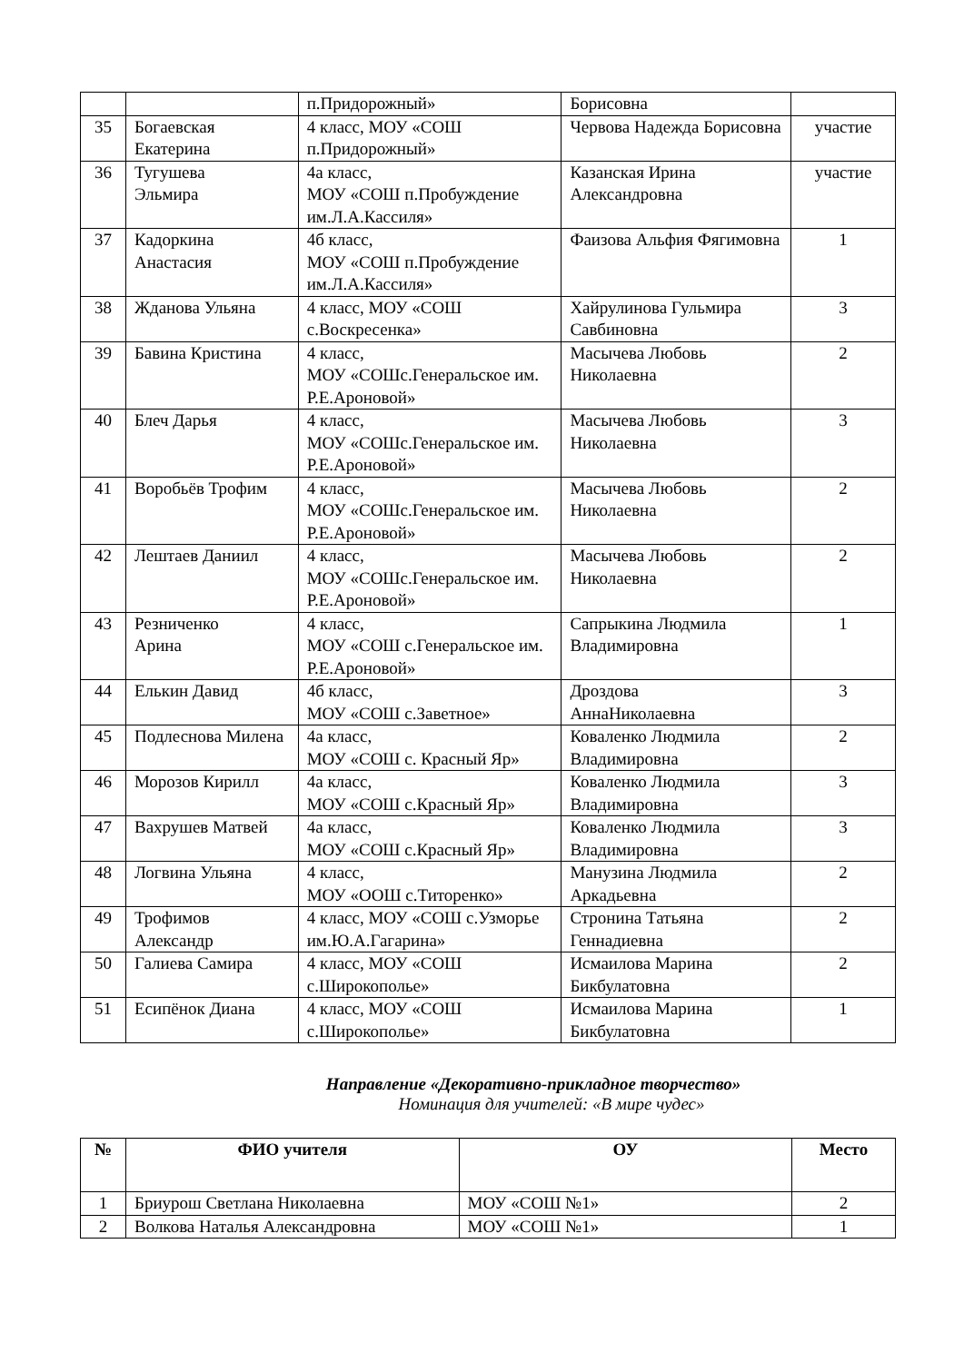| | | п.Придорожный» | Борисовна | |
| 35 | Богаевская Екатерина | 4 класс, МОУ «СОШ п.Придорожный» | Червова Надежда Борисовна | участие |
| 36 | Тугушева Эльмира | 4а класс, МОУ «СОШ п.Пробуждение им.Л.А.Кассиля» | Казанская Ирина Александровна | участие |
| 37 | Кадоркина Анастасия | 4б класс, МОУ «СОШ п.Пробуждение им.Л.А.Кассиля» | Фаизова Альфия Фягимовна | 1 |
| 38 | Жданова Ульяна | 4 класс, МОУ «СОШ с.Воскресенка» | Хайрулинова Гульмира Савбиновна | 3 |
| 39 | Бавина Кристина | 4 класс, МОУ «СОШс.Генеральское им. Р.Е.Ароновой» | Масычева Любовь Николаевна | 2 |
| 40 | Блеч Дарья | 4 класс, МОУ «СОШс.Генеральское им. Р.Е.Ароновой» | Масычева Любовь Николаевна | 3 |
| 41 | Воробьёв Трофим | 4 класс, МОУ «СОШс.Генеральское им. Р.Е.Ароновой» | Масычева Любовь Николаевна | 2 |
| 42 | Лештаев Даниил | 4 класс, МОУ «СОШс.Генеральское им. Р.Е.Ароновой» | Масычева Любовь Николаевна | 2 |
| 43 | Резниченко Арина | 4 класс, МОУ «СОШ с.Генеральское им. Р.Е.Ароновой» | Сапрыкина Людмила Владимировна | 1 |
| 44 | Елькин Давид | 4б класс, МОУ «СОШ с.Заветное» | Дроздова АннаНиколаевна | 3 |
| 45 | Подлеснова Милена | 4а класс, МОУ «СОШ с. Красный Яр» | Коваленко Людмила Владимировна | 2 |
| 46 | Морозов Кирилл | 4а класс, МОУ «СОШ с.Красный Яр» | Коваленко Людмила Владимировна | 3 |
| 47 | Вахрушев Матвей | 4а класс, МОУ «СОШ с.Красный Яр» | Коваленко Людмила Владимировна | 3 |
| 48 | Логвина Ульяна | 4 класс, МОУ «ООШ с.Титоренко» | Манузина Людмила Аркадьевна | 2 |
| 49 | Трофимов Александр | 4 класс, МОУ «СОШ с.Узморье им.Ю.А.Гагарина» | Стронина Татьяна Геннадиевна | 2 |
| 50 | Галиева Самира | 4 класс, МОУ «СОШ с.Широкополье» | Исмаилова Марина Бикбулатовна | 2 |
| 51 | Есипёнок Диана | 4 класс, МОУ «СОШ с.Широкополье» | Исмаилова Марина Бикбулатовна | 1 |
Направление «Декоративно-прикладное творчество»
Номинация для учителей: «В мире чудес»
| № | ФИО учителя | ОУ | Место |
| --- | --- | --- | --- |
| 1 | Бриурош Светлана Николаевна | МОУ «СОШ №1» | 2 |
| 2 | Волкова Наталья Александровна | МОУ «СОШ №1» | 1 |